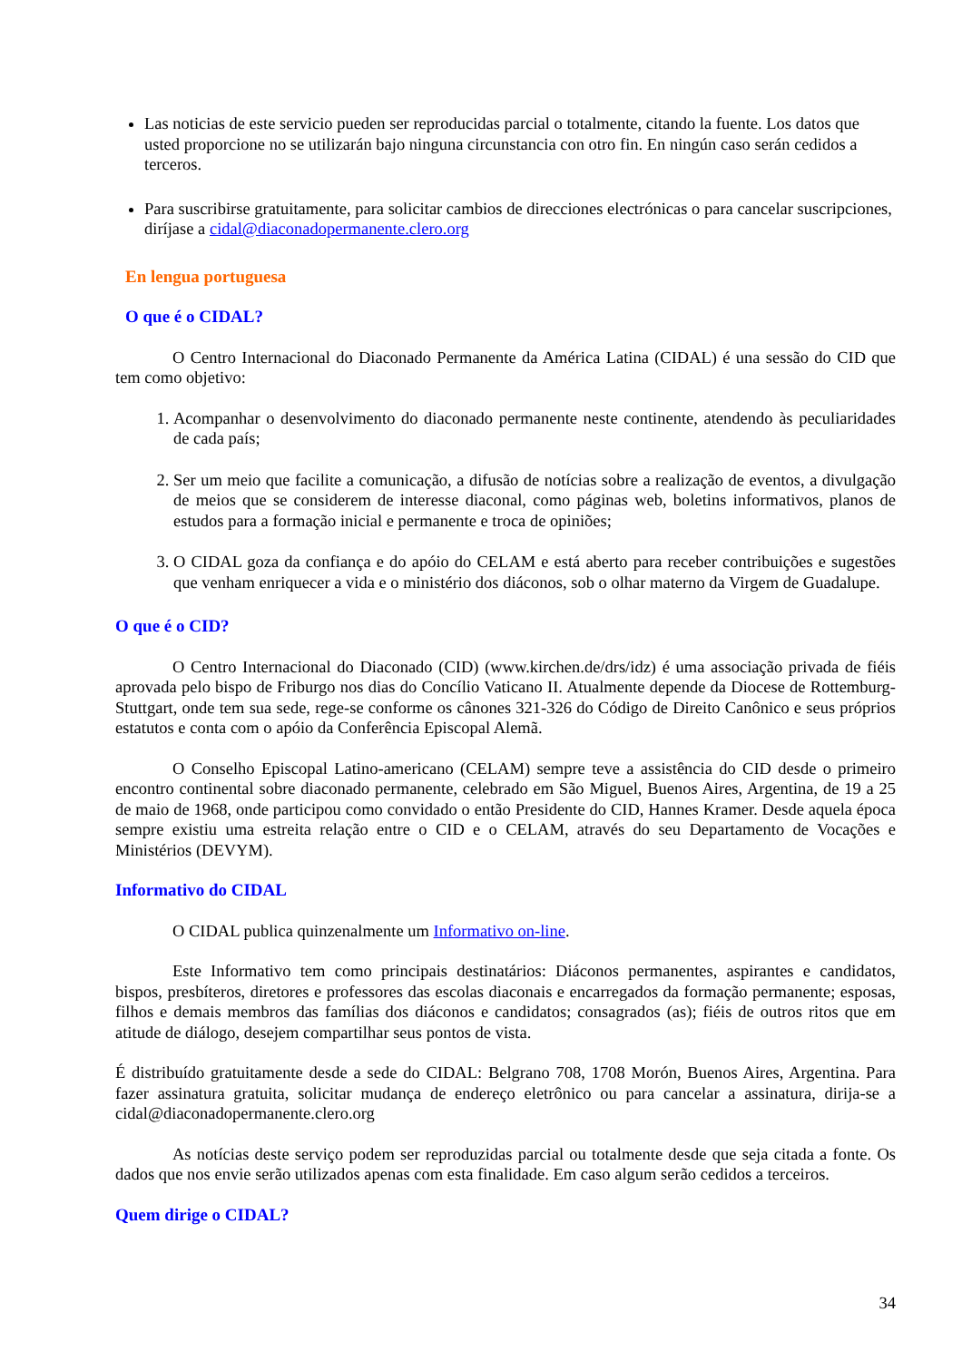Las noticias de este servicio pueden ser reproducidas parcial o totalmente, citando la fuente. Los datos que usted proporcione no se utilizarán bajo ninguna circunstancia con otro fin. En ningún caso serán cedidos a terceros.
Para suscribirse gratuitamente, para solicitar cambios de direcciones electrónicas o para cancelar suscripciones, diríjase a cidal@diaconadopermanente.clero.org
En lengua portuguesa
O que é o CIDAL?
O Centro Internacional do Diaconado Permanente da América Latina (CIDAL) é una sessão do CID que tem como objetivo:
1. Acompanhar o desenvolvimento do diaconado permanente neste continente, atendendo às peculiaridades de cada país;
2. Ser um meio que facilite a comunicação, a difusão de notícias sobre a realização de eventos, a divulgação de meios que se considerem de interesse diaconal, como páginas web, boletins informativos, planos de estudos para a formação inicial e permanente e troca de opiniões;
3. O CIDAL goza da confiança e do apóio do CELAM e está aberto para receber contribuições e sugestões que venham enriquecer a vida e o ministério dos diáconos, sob o olhar materno da Virgem de Guadalupe.
O que é o CID?
O Centro Internacional do Diaconado (CID) (www.kirchen.de/drs/idz) é uma associação privada de fiéis aprovada pelo bispo de Friburgo nos dias do Concílio Vaticano II. Atualmente depende da Diocese de Rottemburg-Stuttgart, onde tem sua sede, rege-se conforme os cânones 321-326 do Código de Direito Canônico e seus próprios estatutos e conta com o apóio da Conferência Episcopal Alemã.
O Conselho Episcopal Latino-americano (CELAM) sempre teve a assistência do CID desde o primeiro encontro continental sobre diaconado permanente, celebrado em São Miguel, Buenos Aires, Argentina, de 19 a 25 de maio de 1968, onde participou como convidado o então Presidente do CID, Hannes Kramer. Desde aquela época sempre existiu uma estreita relação entre o CID e o CELAM, através do seu Departamento de Vocações e Ministérios (DEVYM).
Informativo do CIDAL
O CIDAL publica quinzenalmente um Informativo on-line.
Este Informativo tem como principais destinatários: Diáconos permanentes, aspirantes e candidatos, bispos, presbíteros, diretores e professores das escolas diaconais e encarregados da formação permanente; esposas, filhos e demais membros das famílias dos diáconos e candidatos; consagrados (as); fiéis de outros ritos que em atitude de diálogo, desejem compartilhar seus pontos de vista.
É distribuído gratuitamente desde a sede do CIDAL: Belgrano 708, 1708 Morón, Buenos Aires, Argentina. Para fazer assinatura gratuita, solicitar mudança de endereço eletrônico ou para cancelar a assinatura, dirija-se a cidal@diaconadopermanente.clero.org
As notícias deste serviço podem ser reproduzidas parcial ou totalmente desde que seja citada a fonte. Os dados que nos envie serão utilizados apenas com esta finalidade. Em caso algum serão cedidos a terceiros.
Quem dirige o CIDAL?
34